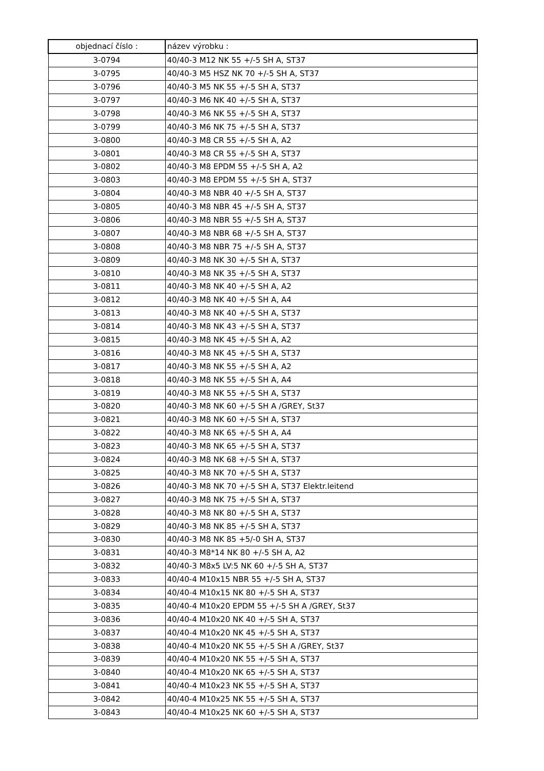| objednací číslo : | název výrobku : |
| --- | --- |
| 3-0794 | 40/40-3 M12 NK 55 +/-5 SH A, ST37 |
| 3-0795 | 40/40-3 M5 HSZ NK 70 +/-5 SH A, ST37 |
| 3-0796 | 40/40-3 M5 NK 55 +/-5 SH A, ST37 |
| 3-0797 | 40/40-3 M6 NK 40 +/-5 SH A, ST37 |
| 3-0798 | 40/40-3 M6 NK 55 +/-5 SH A, ST37 |
| 3-0799 | 40/40-3 M6 NK 75 +/-5 SH A, ST37 |
| 3-0800 | 40/40-3 M8 CR 55 +/-5 SH A, A2 |
| 3-0801 | 40/40-3 M8 CR 55 +/-5 SH A, ST37 |
| 3-0802 | 40/40-3 M8 EPDM 55 +/-5 SH A, A2 |
| 3-0803 | 40/40-3 M8 EPDM 55 +/-5 SH A, ST37 |
| 3-0804 | 40/40-3 M8 NBR 40 +/-5 SH A, ST37 |
| 3-0805 | 40/40-3 M8 NBR 45 +/-5 SH A, ST37 |
| 3-0806 | 40/40-3 M8 NBR 55 +/-5 SH A, ST37 |
| 3-0807 | 40/40-3 M8 NBR 68 +/-5 SH A, ST37 |
| 3-0808 | 40/40-3 M8 NBR 75 +/-5 SH A, ST37 |
| 3-0809 | 40/40-3 M8 NK 30 +/-5 SH A, ST37 |
| 3-0810 | 40/40-3 M8 NK 35 +/-5 SH A, ST37 |
| 3-0811 | 40/40-3 M8 NK 40 +/-5 SH A, A2 |
| 3-0812 | 40/40-3 M8 NK 40 +/-5 SH A, A4 |
| 3-0813 | 40/40-3 M8 NK 40 +/-5 SH A, ST37 |
| 3-0814 | 40/40-3 M8 NK 43 +/-5 SH A, ST37 |
| 3-0815 | 40/40-3 M8 NK 45 +/-5 SH A, A2 |
| 3-0816 | 40/40-3 M8 NK 45 +/-5 SH A, ST37 |
| 3-0817 | 40/40-3 M8 NK 55 +/-5 SH A, A2 |
| 3-0818 | 40/40-3 M8 NK 55 +/-5 SH A, A4 |
| 3-0819 | 40/40-3 M8 NK 55 +/-5 SH A, ST37 |
| 3-0820 | 40/40-3 M8 NK 60 +/-5 SH A /GREY, St37 |
| 3-0821 | 40/40-3 M8 NK 60 +/-5 SH A, ST37 |
| 3-0822 | 40/40-3 M8 NK 65 +/-5 SH A, A4 |
| 3-0823 | 40/40-3 M8 NK 65 +/-5 SH A, ST37 |
| 3-0824 | 40/40-3 M8 NK 68 +/-5 SH A, ST37 |
| 3-0825 | 40/40-3 M8 NK 70 +/-5 SH A, ST37 |
| 3-0826 | 40/40-3 M8 NK 70 +/-5 SH A, ST37 Elektr.leitend |
| 3-0827 | 40/40-3 M8 NK 75 +/-5 SH A, ST37 |
| 3-0828 | 40/40-3 M8 NK 80 +/-5 SH A, ST37 |
| 3-0829 | 40/40-3 M8 NK 85 +/-5 SH A, ST37 |
| 3-0830 | 40/40-3 M8 NK 85 +5/-0 SH A, ST37 |
| 3-0831 | 40/40-3 M8*14 NK 80 +/-5 SH A, A2 |
| 3-0832 | 40/40-3 M8x5 LV:5 NK 60 +/-5 SH A, ST37 |
| 3-0833 | 40/40-4 M10x15 NBR 55 +/-5 SH A, ST37 |
| 3-0834 | 40/40-4 M10x15 NK 80 +/-5 SH A, ST37 |
| 3-0835 | 40/40-4 M10x20 EPDM 55 +/-5 SH A /GREY, St37 |
| 3-0836 | 40/40-4 M10x20 NK 40 +/-5 SH A, ST37 |
| 3-0837 | 40/40-4 M10x20 NK 45 +/-5 SH A, ST37 |
| 3-0838 | 40/40-4 M10x20 NK 55 +/-5 SH A /GREY, St37 |
| 3-0839 | 40/40-4 M10x20 NK 55 +/-5 SH A, ST37 |
| 3-0840 | 40/40-4 M10x20 NK 65 +/-5 SH A, ST37 |
| 3-0841 | 40/40-4 M10x23 NK 55 +/-5 SH A, ST37 |
| 3-0842 | 40/40-4 M10x25 NK 55 +/-5 SH A, ST37 |
| 3-0843 | 40/40-4 M10x25 NK 60 +/-5 SH A, ST37 |